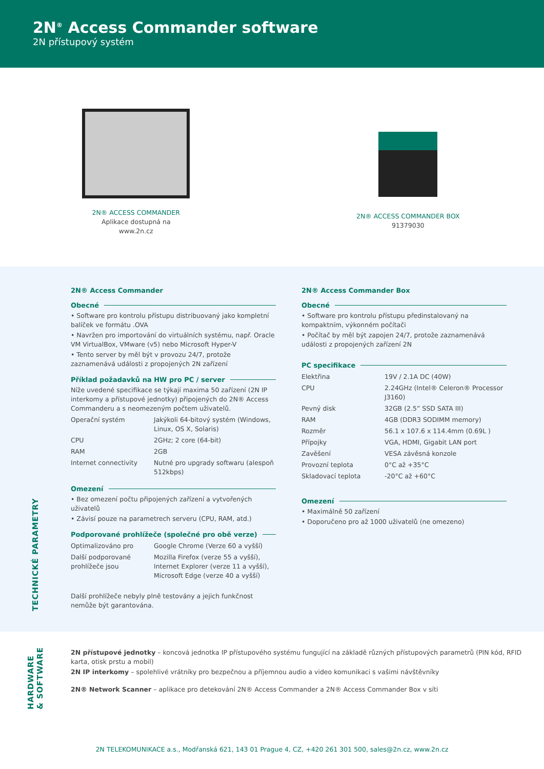2N<sup>®</sup> Access Commander software
2N přístupový systém
2N® ACCESS COMMANDER
Aplikace dostupná na
www.2n.cz
2N® ACCESS COMMANDER BOX
91379030
TECHNICKÉ PARAMETRY
2N® Access Commander
Obecné
• Software pro kontrolu přístupu distribuovaný jako kompletní balíček ve formátu .OVA
• Navržen pro importování do virtuálních systému, např. Oracle VM VirtualBox, VMware (v5) nebo Microsoft Hyper-V
• Tento server by měl být v provozu 24/7, protože zaznamenává události z propojených 2N zařízení
Příklad požadavků na HW pro PC / server
Níže uvedené specifikace se týkají maxima 50 zařízení (2N IP interkomy a přístupové jednotky) připojených do 2N® Access Commanderu a s neomezeným počtem uživatelů.
| Operační systém | Jakýkoli 64-bitový systém (Windows, Linux, OS X, Solaris) |
| CPU | 2GHz; 2 core (64-bit) |
| RAM | 2GB |
| Internet connectivity | Nutné pro upgrady softwaru (alespoň 512kbps) |
Omezení
• Bez omezení počtu připojených zařízení a vytvořených uživatelů
• Závisí pouze na parametrech serveru (CPU, RAM, atd.)
Podporované prohlížeče (společné pro obě verze)
| Optimalizováno pro | Google Chrome (Verze 60 a vyšší) |
| Další podporované prohlížeče jsou | Mozilla Firefox (verze 55 a vyšší), Internet Explorer (verze 11 a vyšší), Microsoft Edge (verze 40 a vyšší) |
Další prohlížeče nebyly plně testovány a jejich funkčnost nemůže být garantována.
2N® Access Commander Box
Obecné
• Software pro kontrolu přístupu předinstalovaný na kompaktním, výkonném počítači
• Počítač by měl být zapojen 24/7, protože zaznamenává události z propojených zařízení 2N
PC specifikace
| Elektřina | 19V / 2.1A DC (40W) |
| CPU | 2.24GHz (Intel® Celeron® Processor J3160) |
| Pevný disk | 32GB (2.5” SSD SATA III) |
| RAM | 4GB (DDR3 SODIMM memory) |
| Rozměr | 56.1 x 107.6 x 114.4mm (0.69L ) |
| Přípojky | VGA, HDMI, Gigabit LAN port |
| Zavěšení | VESA závěsná konzole |
| Provozní teplota | 0°C až +35°C |
| Skladovací teplota | -20°C až +60°C |
Omezení
• Maximálně 50 zařízení
• Doporučeno pro až 1000 uživatelů (ne omezeno)
HARDWARE
& SOFTWARE
2N přístupové jednotky – koncová jednotka IP přístupového systému fungující na základě různých přístupových parametrů (PIN kód, RFID karta, otisk prstu a mobil)
2N IP interkomy – spolehlivé vrátníky pro bezpečnou a příjemnou audio a video komunikaci s vašimi návštěvníky
2N® Network Scanner – aplikace pro detekování 2N® Access Commander a 2N® Access Commander Box v síti
2N TELEKOMUNIKACE a.s., Modřanská 621, 143 01 Prague 4, CZ, +420 261 301 500, sales@2n.cz, www.2n.cz